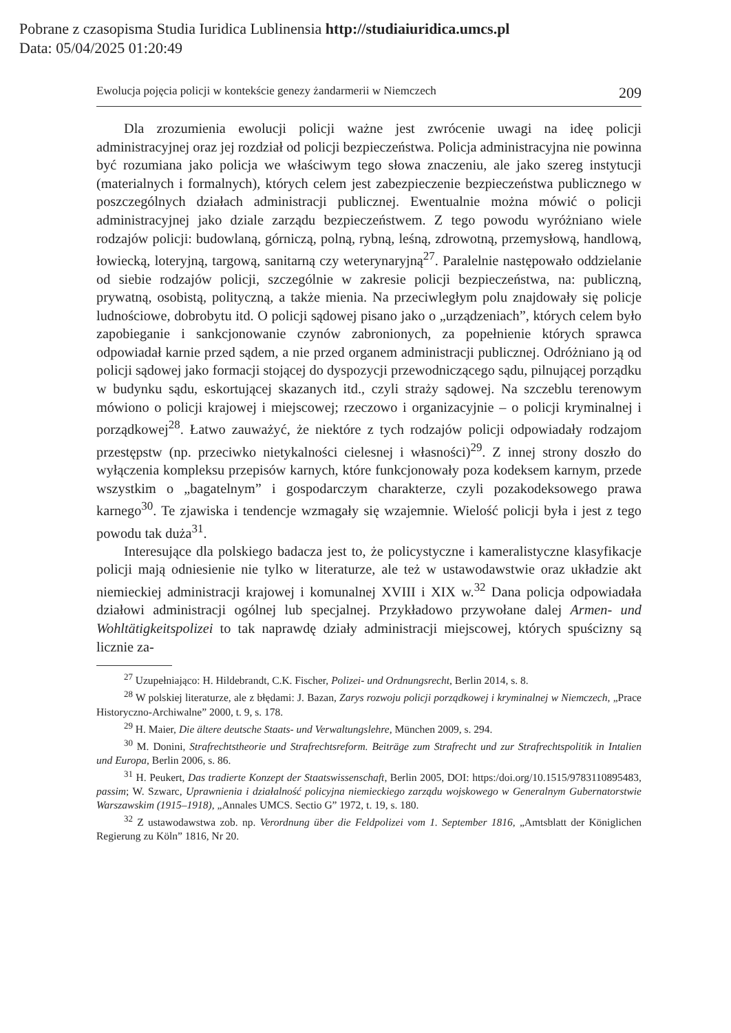Pobrane z czasopisma Studia Iuridica Lublinensia http://studiaiuridica.umcs.pl
Data: 05/04/2025 01:20:49
Ewolucja pojęcia policji w kontekście genezy żandarmerii w Niemczech 209
Dla zrozumienia ewolucji policji ważne jest zwrócenie uwagi na ideę policji administracyjnej oraz jej rozdział od policji bezpieczeństwa. Policja administracyjna nie powinna być rozumiana jako policja we właściwym tego słowa znaczeniu, ale jako szereg instytucji (materialnych i formalnych), których celem jest zabezpieczenie bezpieczeństwa publicznego w poszczególnych działach administracji publicznej. Ewentualnie można mówić o policji administracyjnej jako dziale zarządu bezpieczeństwem. Z tego powodu wyróżniano wiele rodzajów policji: budowlaną, górniczą, polną, rybną, leśną, zdrowotną, przemysłową, handlową, łowiecką, loteryjną, targową, sanitarną czy weterynaryjną<sup>27</sup>. Paralelnie następowało oddzielanie od siebie rodzajów policji, szczególnie w zakresie policji bezpieczeństwa, na: publiczną, prywatną, osobistą, polityczną, a także mienia. Na przeciwległym polu znajdowały się policje ludnościowe, dobrobytu itd. O policji sądowej pisano jako o „urządzeniach”, których celem było zapobieganie i sankcjonowanie czynów zabronionych, za popełnienie których sprawca odpowiadał karnie przed sądem, a nie przed organem administracji publicznej. Odróżniano ją od policji sądowej jako formacji stojącej do dyspozycji przewodniczącego sądu, pilnującej porządku w budynku sądu, eskortującej skazanych itd., czyli straży sądowej. Na szczeblu terenowym mówiono o policji krajowej i miejscowej; rzeczowo i organizacyjnie – o policji kryminalnej i porządkowej<sup>28</sup>. Łatwo zauważyć, że niektóre z tych rodzajów policji odpowiadały rodzajom przestępstw (np. przeciwko nietykalności cielesnej i własności)<sup>29</sup>. Z innej strony doszło do wyłączenia kompleksu przepisów karnych, które funkcjonowały poza kodeksem karnym, przede wszystkim o „bagatelnym” i gospodarczym charakterze, czyli pozakodeksowego prawa karnego<sup>30</sup>. Te zjawiska i tendencje wzmagały się wzajemnie. Wielość policji była i jest z tego powodu tak duża<sup>31</sup>.
Interesujące dla polskiego badacza jest to, że policystyczne i kameralistyczne klasyfikacje policji mają odniesienie nie tylko w literaturze, ale też w ustawodawstwie oraz układzie akt niemieckiej administracji krajowej i komunalnej XVIII i XIX w.<sup>32</sup> Dana policja odpowiadała działowi administracji ogólnej lub specjalnej. Przykładowo przywołane dalej Armen- und Wohltätigkeitspolizei to tak naprawdę działy administracji miejscowej, których spuścizny są licznie za-
<sup>27</sup> Uzupełniająco: H. Hildebrandt, C.K. Fischer, Polizei- und Ordnungsrecht, Berlin 2014, s. 8.
<sup>28</sup> W polskiej literaturze, ale z błędami: J. Bazan, Zarys rozwoju policji porządkowej i kryminalnej w Niemczech, „Prace Historyczno-Archiwalne” 2000, t. 9, s. 178.
<sup>29</sup> H. Maier, Die ältere deutsche Staats- und Verwaltungslehre, München 2009, s. 294.
<sup>30</sup> M. Donini, Strafrechtstheorie und Strafrechtsreform. Beiträge zum Strafrecht und zur Strafrechtspolitik in Intalien und Europa, Berlin 2006, s. 86.
<sup>31</sup> H. Peukert, Das tradierte Konzept der Staatswissenschaft, Berlin 2005, DOI: https:/doi.org/10.1515/9783110895483, passim; W. Szwarc, Uprawnienia i działalność policyjna niemieckiego zarządu wojskowego w Generalnym Gubernatorstwie Warszawskim (1915–1918), „Annales UMCS. Sectio G” 1972, t. 19, s. 180.
<sup>32</sup> Z ustawodawstwa zob. np. Verordnung über die Feldpolizei vom 1. September 1816, „Amtsblatt der Königlichen Regierung zu Köln” 1816, Nr 20.